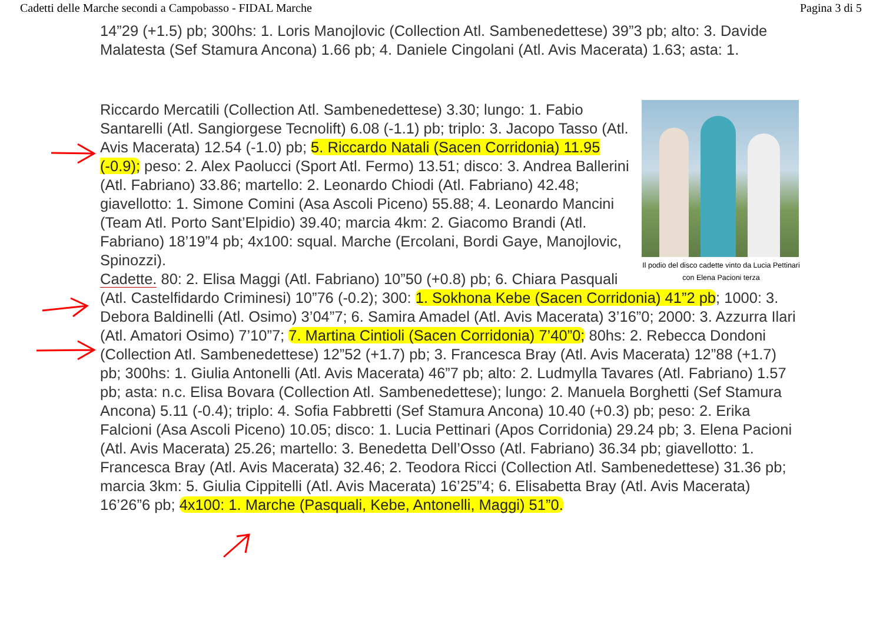Cadetti delle Marche secondi a Campobasso - FIDAL Marche Pagina 3 di 5
14”29 (+1.5) pb; 300hs: 1. Loris Manojlovic (Collection Atl. Sambenedettese) 39”3 pb; alto: 3. Davide Malatesta (Sef Stamura Ancona) 1.66 pb; 4. Daniele Cingolani (Atl. Avis Macerata) 1.63; asta: 1.
Il podio del disco cadette vinto da Lucia Pettinari con Elena Pacioni terza
Riccardo Mercatili (Collection Atl. Sambenedettese) 3.30; lungo: 1. Fabio Santarelli (Atl. Sangiorgese Tecnolift) 6.08 (-1.1) pb; triplo: 3. Jacopo Tasso (Atl. Avis Macerata) 12.54 (-1.0) pb; 5. Riccardo Natali (Sacen Corridonia) 11.95 (-0.9); peso: 2. Alex Paolucci (Sport Atl. Fermo) 13.51; disco: 3. Andrea Ballerini (Atl. Fabriano) 33.86; martello: 2. Leonardo Chiodi (Atl. Fabriano) 42.48; giavellotto: 1. Simone Comini (Asa Ascoli Piceno) 55.88; 4. Leonardo Mancini (Team Atl. Porto Sant’Elpidio) 39.40; marcia 4km: 2. Giacomo Brandi (Atl. Fabriano) 18’19”4 pb; 4x100: squal. Marche (Ercolani, Bordi Gaye, Manojlovic, Spinozzi).
Cadette. 80: 2. Elisa Maggi (Atl. Fabriano) 10”50 (+0.8) pb; 6. Chiara Pasquali (Atl. Castelfidardo Criminesi) 10”76 (-0.2); 300: 1. Sokhona Kebe (Sacen Corridonia) 41”2 pb; 1000: 3. Debora Baldinelli (Atl. Osimo) 3’04”7; 6. Samira Amadel (Atl. Avis Macerata) 3’16”0; 2000: 3. Azzurra Ilari (Atl. Amatori Osimo) 7’10”7; 7. Martina Cintioli (Sacen Corridonia) 7’40”0; 80hs: 2. Rebecca Dondoni (Collection Atl. Sambenedettese) 12”52 (+1.7) pb; 3. Francesca Bray (Atl. Avis Macerata) 12”88 (+1.7) pb; 300hs: 1. Giulia Antonelli (Atl. Avis Macerata) 46”7 pb; alto: 2. Ludmylla Tavares (Atl. Fabriano) 1.57 pb; asta: n.c. Elisa Bovara (Collection Atl. Sambenedettese); lungo: 2. Manuela Borghetti (Sef Stamura Ancona) 5.11 (-0.4); triplo: 4. Sofia Fabbretti (Sef Stamura Ancona) 10.40 (+0.3) pb; peso: 2. Erika Falcioni (Asa Ascoli Piceno) 10.05; disco: 1. Lucia Pettinari (Apos Corridonia) 29.24 pb; 3. Elena Pacioni (Atl. Avis Macerata) 25.26; martello: 3. Benedetta Dell’Osso (Atl. Fabriano) 36.34 pb; giavellotto: 1. Francesca Bray (Atl. Avis Macerata) 32.46; 2. Teodora Ricci (Collection Atl. Sambenedettese) 31.36 pb; marcia 3km: 5. Giulia Cippitelli (Atl. Avis Macerata) 16’25”4; 6. Elisabetta Bray (Atl. Avis Macerata) 16’26”6 pb; 4x100: 1. Marche (Pasquali, Kebe, Antonelli, Maggi) 51”0.